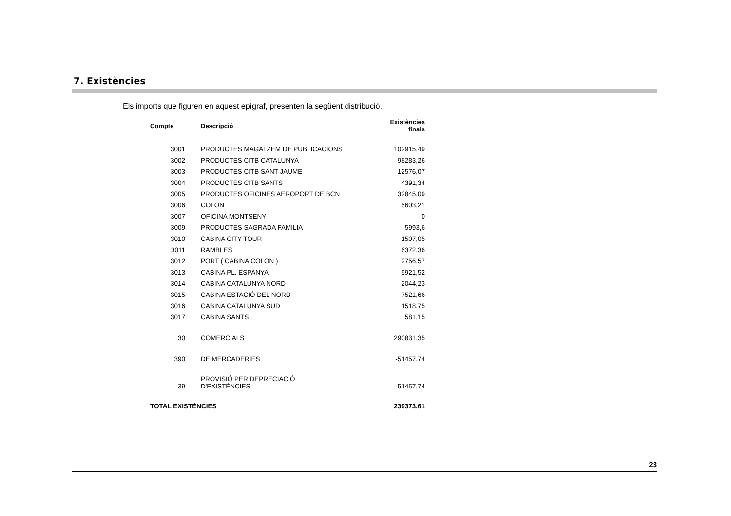7. Existències
Els imports que figuren en aquest epígraf, presenten la següent distribució.
| Compte | Descripció | Existències finals |
| --- | --- | --- |
| 3001 | PRODUCTES MAGATZEM DE PUBLICACIONS | 102915,49 |
| 3002 | PRODUCTES CITB CATALUNYA | 98283,26 |
| 3003 | PRODUCTES CITB SANT JAUME | 12576,07 |
| 3004 | PRODUCTES CITB SANTS | 4391,34 |
| 3005 | PRODUCTES OFICINES AEROPORT DE BCN | 32845,09 |
| 3006 | COLON | 5603,21 |
| 3007 | OFICINA MONTSENY | 0 |
| 3009 | PRODUCTES SAGRADA FAMILIA | 5993,6 |
| 3010 | CABINA CITY TOUR | 1507,05 |
| 3011 | RAMBLES | 6372,36 |
| 3012 | PORT ( CABINA COLON ) | 2756,57 |
| 3013 | CABINA PL. ESPANYA | 5921,52 |
| 3014 | CABINA CATALUNYA NORD | 2044,23 |
| 3015 | CABINA ESTACIÓ DEL NORD | 7521,66 |
| 3016 | CABINA CATALUNYA SUD | 1518,75 |
| 3017 | CABINA SANTS | 581,15 |
| 30 | COMERCIALS | 290831,35 |
| 390 | DE MERCADERIES | -51457,74 |
| 39 | PROVISIÓ PER DEPRECIACIÓ D'EXISTÈNCIES | -51457,74 |
| TOTAL EXISTÈNCIES | | 239373,61 |
23